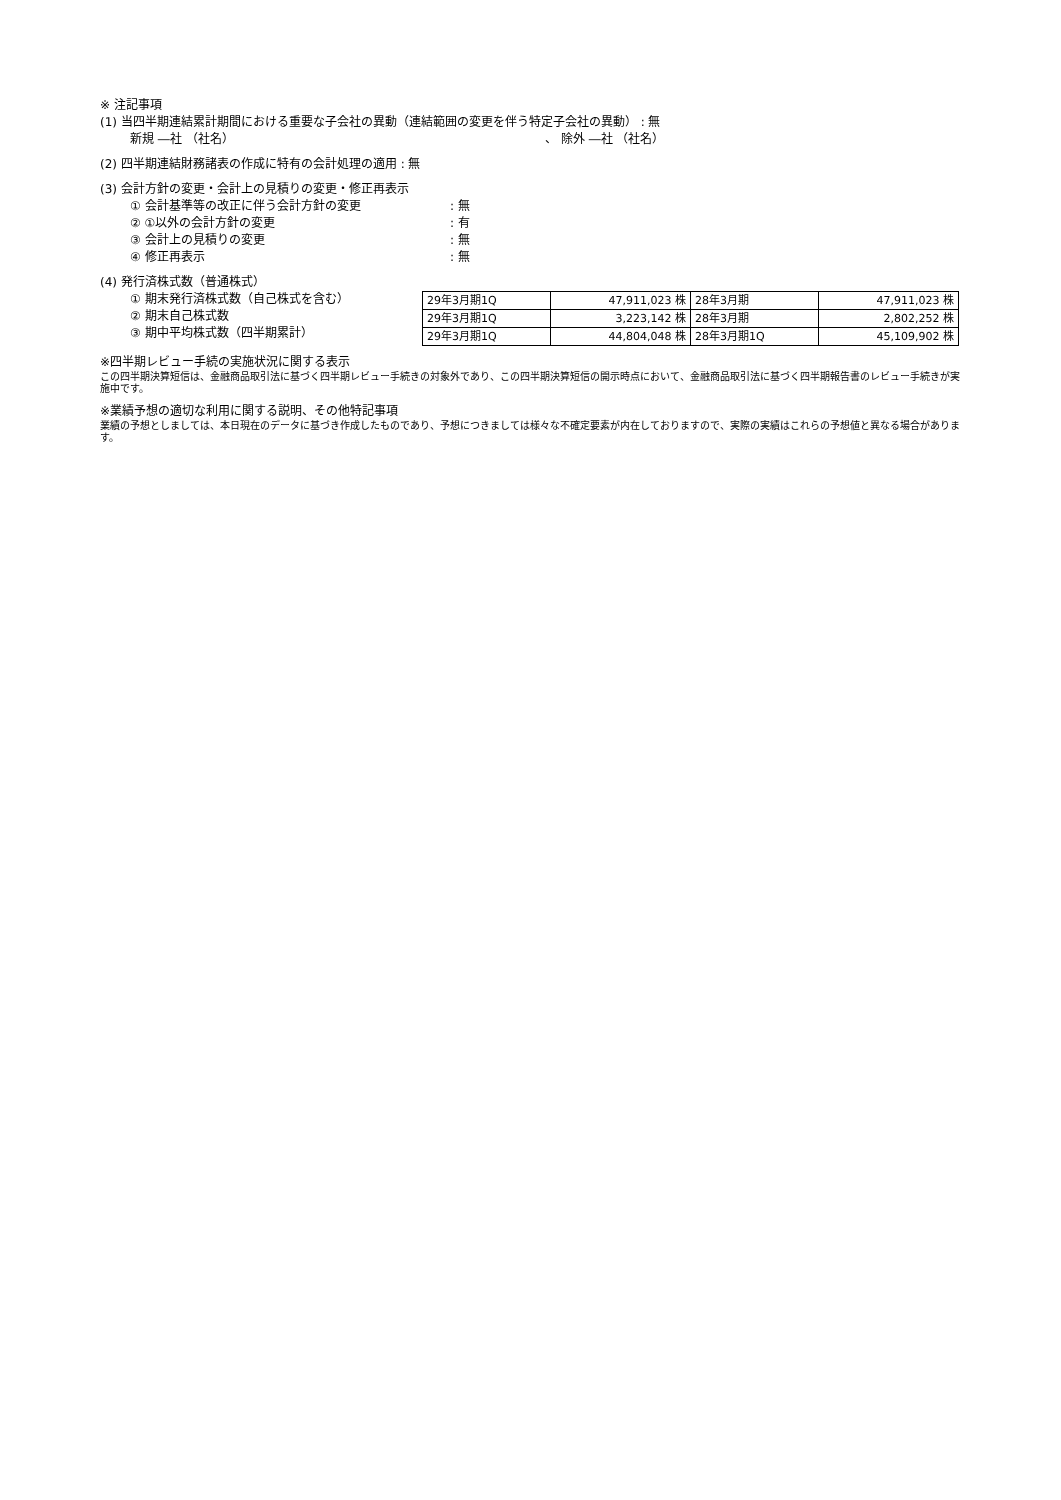※ 注記事項
(1) 当四半期連結累計期間における重要な子会社の異動（連結範囲の変更を伴う特定子会社の異動） : 無
新規 ―社 （社名） 、 除外 ―社 （社名）
(2) 四半期連結財務諸表の作成に特有の会計処理の適用 : 無
(3) 会計方針の変更・会計上の見積りの変更・修正再表示
① 会計基準等の改正に伴う会計方針の変更: 無
② ①以外の会計方針の変更: 有
③ 会計上の見積りの変更: 無
④ 修正再表示: 無
(4) 発行済株式数（普通株式）
① 期末発行済株式数（自己株式を含む）
② 期末自己株式数
③ 期中平均株式数（四半期累計）
| 29年3月期1Q | 47,911,023 株 | 28年3月期 | 47,911,023 株 |
| 29年3月期1Q | 3,223,142 株 | 28年3月期 | 2,802,252 株 |
| 29年3月期1Q | 44,804,048 株 | 28年3月期1Q | 45,109,902 株 |
※四半期レビュー手続の実施状況に関する表示
この四半期決算短信は、金融商品取引法に基づく四半期レビュー手続きの対象外であり、この四半期決算短信の開示時点において、金融商品取引法に基づく四半期報告書のレビュー手続きが実施中です。
※業績予想の適切な利用に関する説明、その他特記事項
業績の予想としましては、本日現在のデータに基づき作成したものであり、予想につきましては様々な不確定要素が内在しておりますので、実際の実績はこれらの予想値と異なる場合があります。